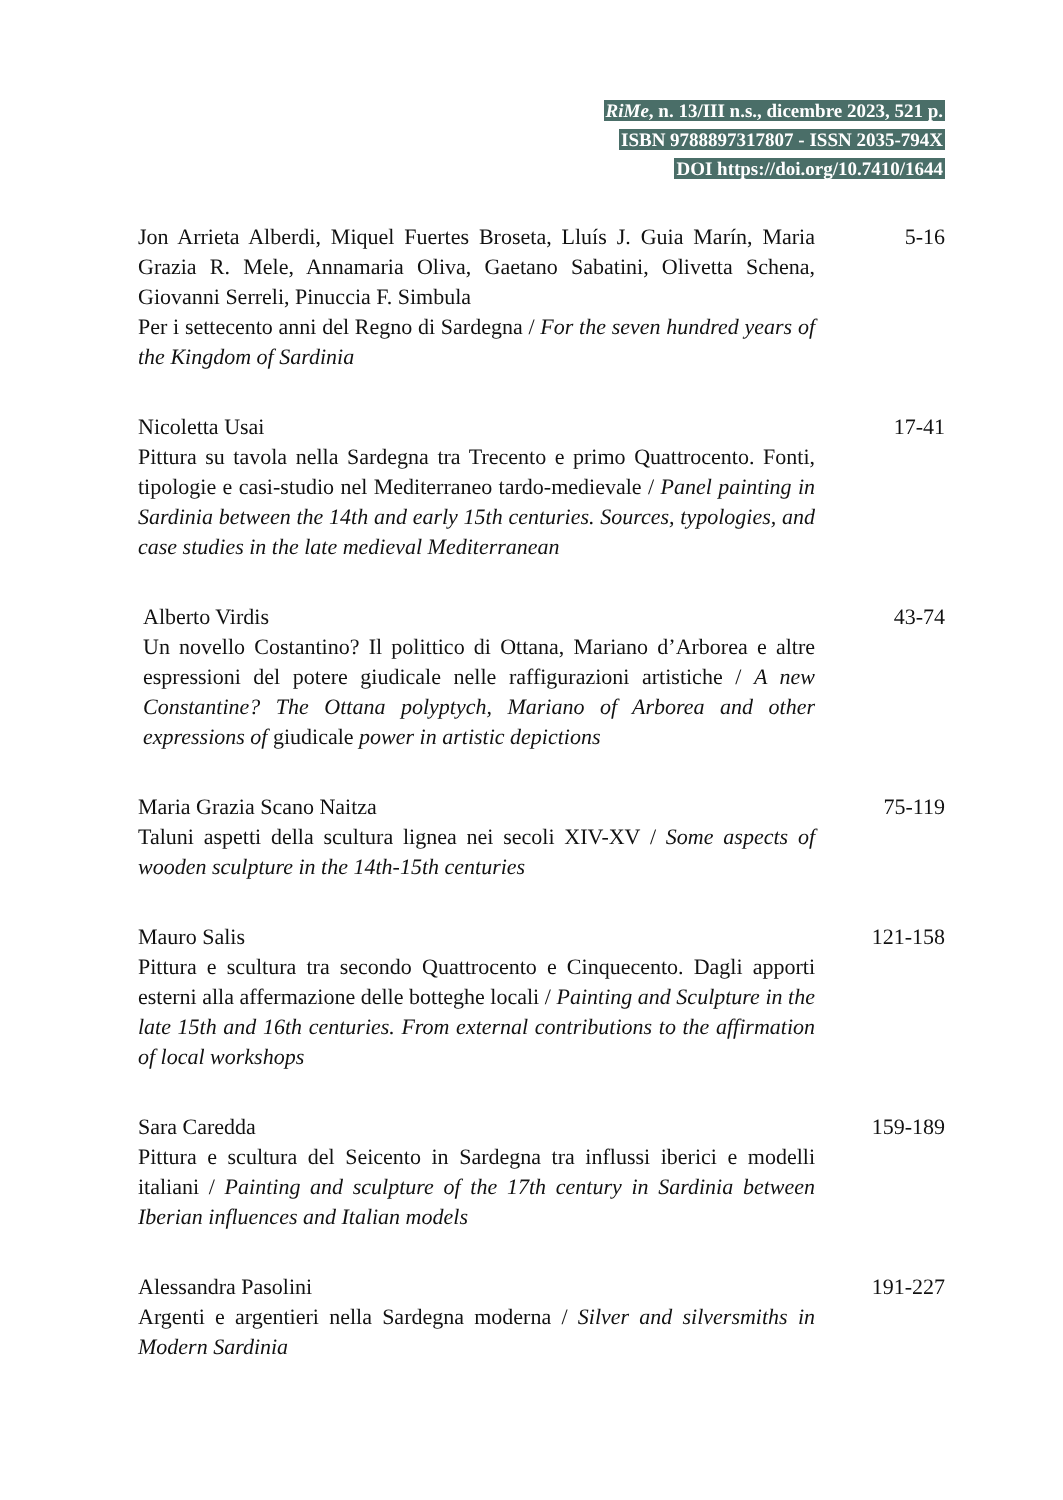RiMe, n. 13/III n.s., dicembre 2023, 521 p.
ISBN 9788897317807 - ISSN 2035-794X
DOI https://doi.org/10.7410/1644
Jon Arrieta Alberdi, Miquel Fuertes Broseta, Lluís J. Guia Marín, Maria Grazia R. Mele, Annamaria Oliva, Gaetano Sabatini, Olivetta Schena, Giovanni Serreli, Pinuccia F. Simbula
Per i settecento anni del Regno di Sardegna / For the seven hundred years of the Kingdom of Sardinia
5-16
Nicoletta Usai
Pittura su tavola nella Sardegna tra Trecento e primo Quattrocento. Fonti, tipologie e casi-studio nel Mediterraneo tardo-medievale / Panel painting in Sardinia between the 14th and early 15th centuries. Sources, typologies, and case studies in the late medieval Mediterranean
17-41
Alberto Virdis
Un novello Costantino? Il polittico di Ottana, Mariano d’Arborea e altre espressioni del potere giudicale nelle raffigurazioni artistiche / A new Constantine? The Ottana polyptych, Mariano of Arborea and other expressions of giudicale power in artistic depictions
43-74
Maria Grazia Scano Naitza
Taluni aspetti della scultura lignea nei secoli XIV-XV / Some aspects of wooden sculpture in the 14th-15th centuries
75-119
Mauro Salis
Pittura e scultura tra secondo Quattrocento e Cinquecento. Dagli apporti esterni alla affermazione delle botteghe locali / Painting and Sculpture in the late 15th and 16th centuries. From external contributions to the affirmation of local workshops
121-158
Sara Caredda
Pittura e scultura del Seicento in Sardegna tra influssi iberici e modelli italiani / Painting and sculpture of the 17th century in Sardinia between Iberian influences and Italian models
159-189
Alessandra Pasolini
Argenti e argentieri nella Sardegna moderna / Silver and silversmiths in Modern Sardinia
191-227